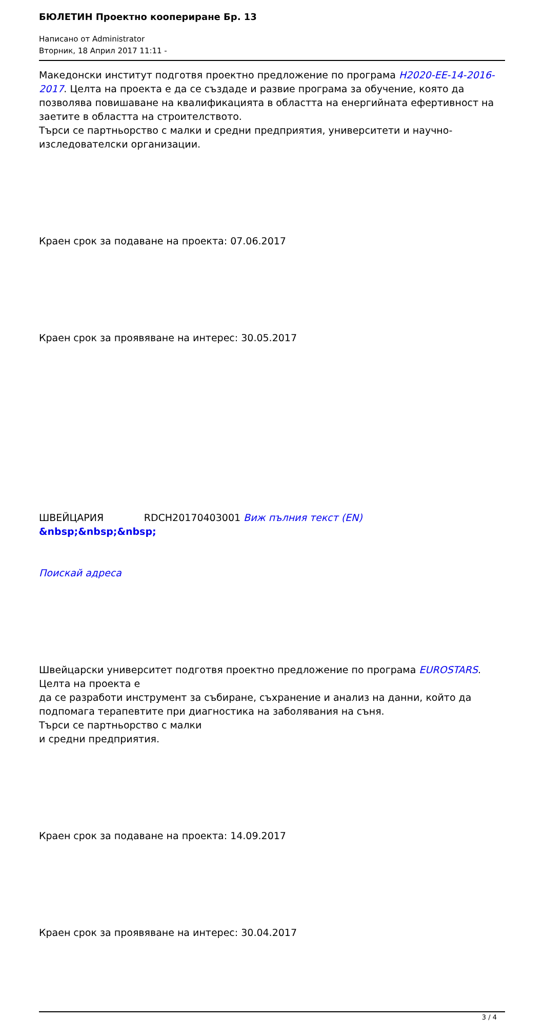БЮЛЕТИН Проектно коопериране Бр. 13
Написано от Administrator
Вторник, 18 Април 2017 11:11 -
Македонски институт подготвя проектно предложение по програма H2020-EE-14-2016-2017. Целта на проекта е да се създаде и развие програма за обучение, която да позволява повишаване на квалификацията в областта на енергийната ефертивност на заетите в областта на строителството.
Търси се партньорство с малки и средни предприятия, университети и научно-изследователски организации.
Краен срок за подаване на проекта: 07.06.2017
Краен срок за проявяване на интерес: 30.05.2017
ШВЕЙЦАРИЯ RDCH20170403001 Виж пълния текст (EN)
&nbsp;&nbsp;&nbsp;
Поискай адреса
Швейцарски университет подготвя проектно предложение по програма EUROSTARS. Целта на проекта е
да се разработи инструмент за събиране, съхранение и анализ на данни, който да подпомага терапевтите при диагностика на заболявания на съня.
Търси се партньорство с малки
и средни предприятия.
Краен срок за подаване на проекта: 14.09.2017
Краен срок за проявяване на интерес: 30.04.2017
3 / 4